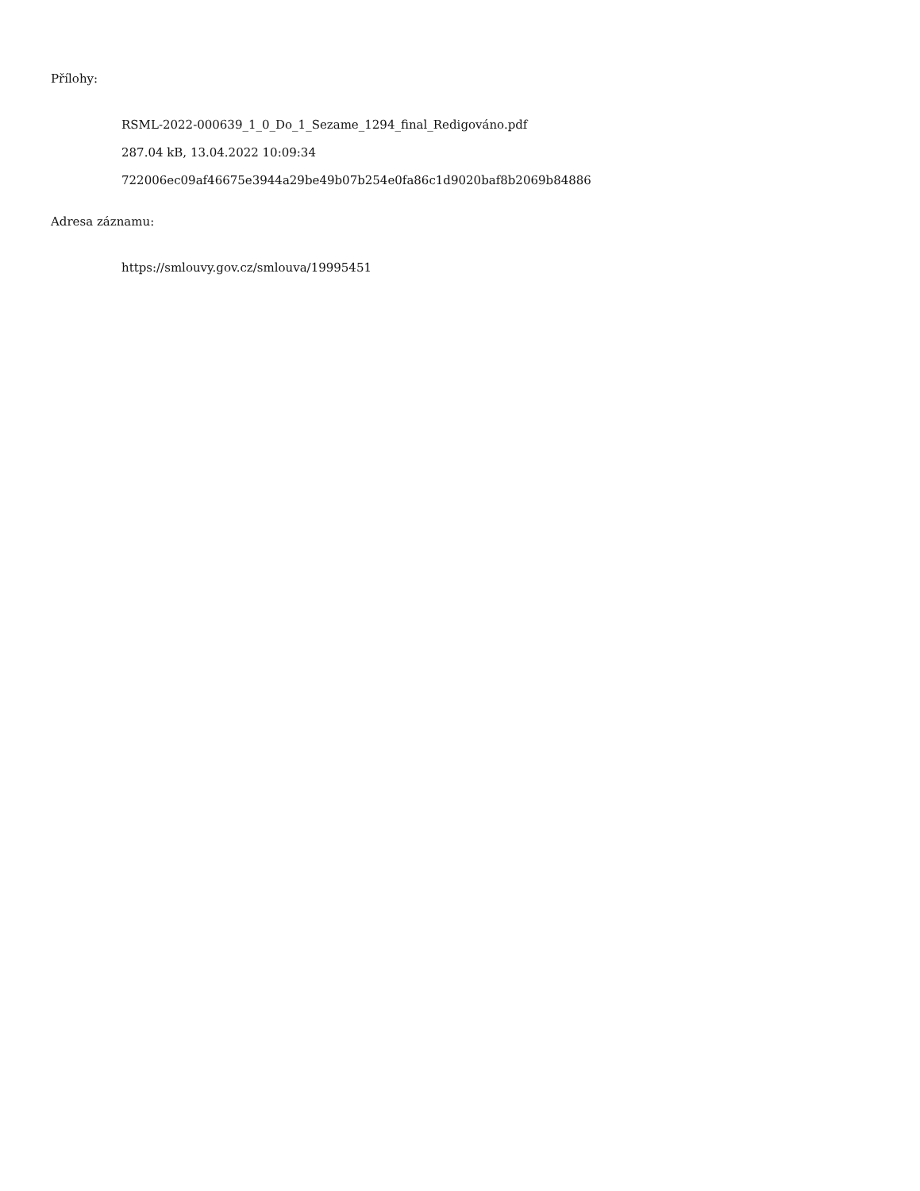Přílohy:
RSML-2022-000639_1_0_Do_1_Sezame_1294_final_Redigováno.pdf
287.04 kB, 13.04.2022 10:09:34
722006ec09af46675e3944a29be49b07b254e0fa86c1d9020baf8b2069b84886
Adresa záznamu:
https://smlouvy.gov.cz/smlouva/19995451